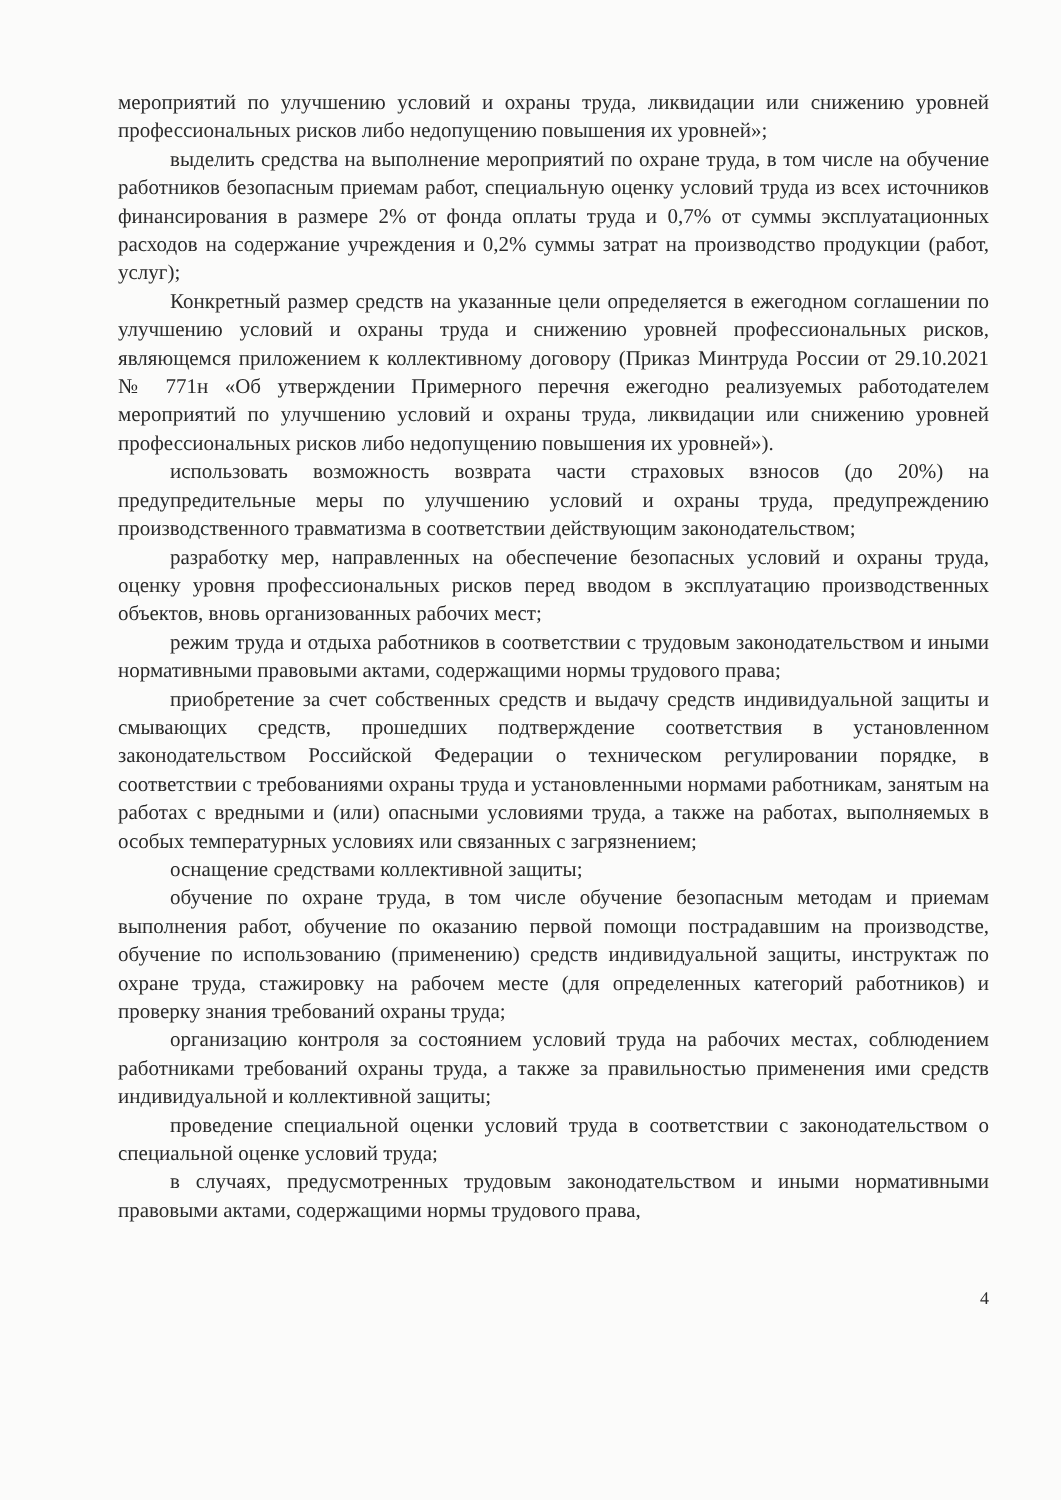мероприятий по улучшению условий и охраны труда, ликвидации или снижению уровней профессиональных рисков либо недопущению повышения их уровней»;
выделить средства на выполнение мероприятий по охране труда, в том числе на обучение работников безопасным приемам работ, специальную оценку условий труда из всех источников финансирования в размере 2% от фонда оплаты труда и 0,7% от суммы эксплуатационных расходов на содержание учреждения и 0,2% суммы затрат на производство продукции (работ, услуг);
Конкретный размер средств на указанные цели определяется в ежегодном соглашении по улучшению условий и охраны труда и снижению уровней профессиональных рисков, являющемся приложением к коллективному договору (Приказ Минтруда России от 29.10.2021 № 771н «Об утверждении Примерного перечня ежегодно реализуемых работодателем мероприятий по улучшению условий и охраны труда, ликвидации или снижению уровней профессиональных рисков либо недопущению повышения их уровней»).
использовать возможность возврата части страховых взносов (до 20%) на предупредительные меры по улучшению условий и охраны труда, предупреждению производственного травматизма в соответствии действующим законодательством;
разработку мер, направленных на обеспечение безопасных условий и охраны труда, оценку уровня профессиональных рисков перед вводом в эксплуатацию производственных объектов, вновь организованных рабочих мест;
режим труда и отдыха работников в соответствии с трудовым законодательством и иными нормативными правовыми актами, содержащими нормы трудового права;
приобретение за счет собственных средств и выдачу средств индивидуальной защиты и смывающих средств, прошедших подтверждение соответствия в установленном законодательством Российской Федерации о техническом регулировании порядке, в соответствии с требованиями охраны труда и установленными нормами работникам, занятым на работах с вредными и (или) опасными условиями труда, а также на работах, выполняемых в особых температурных условиях или связанных с загрязнением;
оснащение средствами коллективной защиты;
обучение по охране труда, в том числе обучение безопасным методам и приемам выполнения работ, обучение по оказанию первой помощи пострадавшим на производстве, обучение по использованию (применению) средств индивидуальной защиты, инструктаж по охране труда, стажировку на рабочем месте (для определенных категорий работников) и проверку знания требований охраны труда;
организацию контроля за состоянием условий труда на рабочих местах, соблюдением работниками требований охраны труда, а также за правильностью применения ими средств индивидуальной и коллективной защиты;
проведение специальной оценки условий труда в соответствии с законодательством о специальной оценке условий труда;
в случаях, предусмотренных трудовым законодательством и иными нормативными правовыми актами, содержащими нормы трудового права,
4